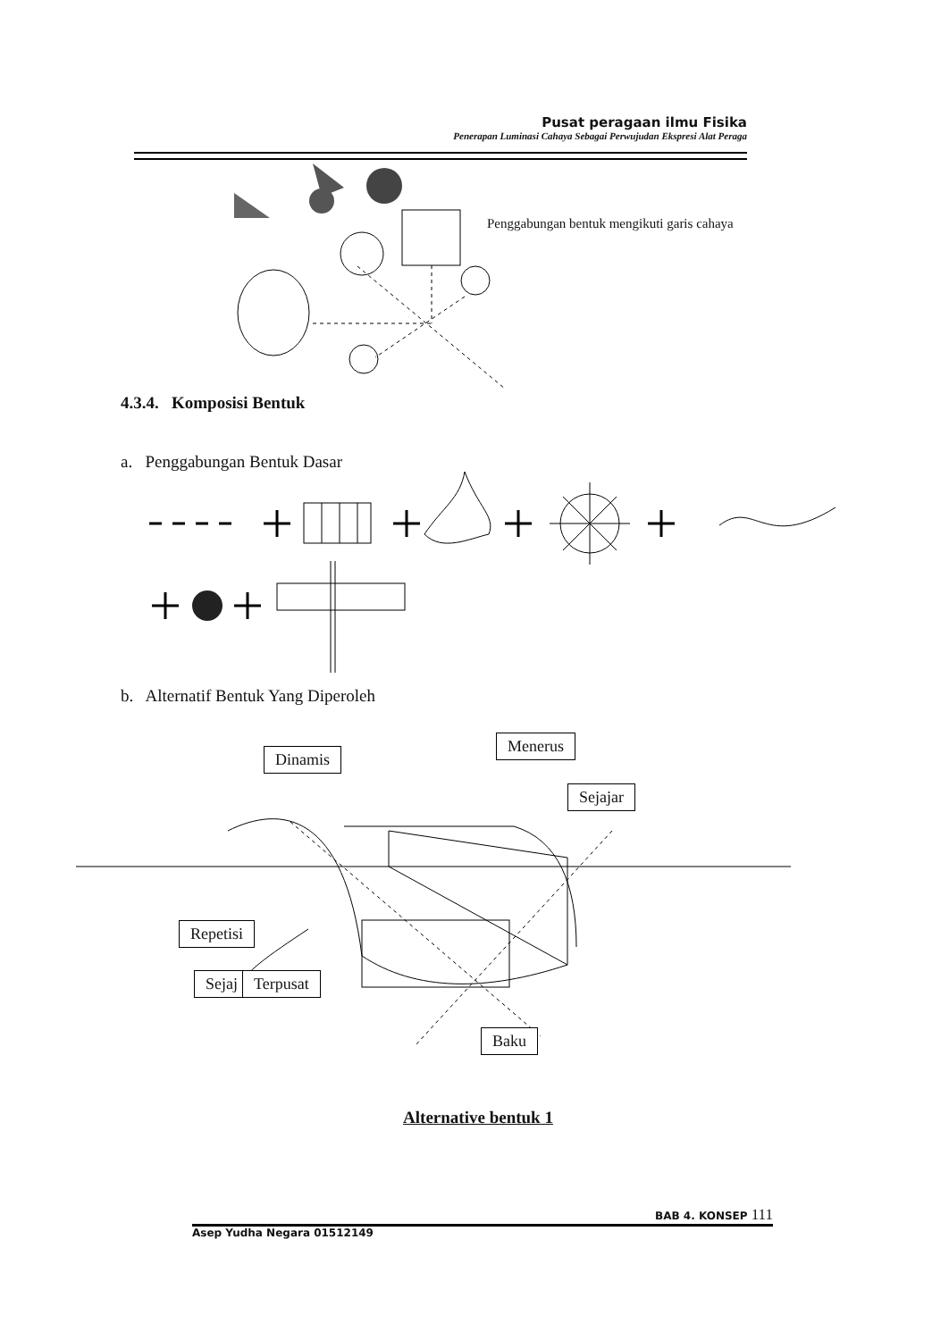Pusat peragaan ilmu Fisika
Penerapan Luminasi Cahaya Sebagai Perwujudan Ekspresi Alat Peraga
Penggabungan bentuk mengikuti garis cahaya
4.3.4. Komposisi Bentuk
a. Penggabungan Bentuk Dasar
b. Alternatif Bentuk Yang Diperoleh
Dinamis
Menerus
Sejajar
Repetisi
Sejaj Terpusat
Baku
Alternative bentuk 1
BAB 4. KONSEP 111
Asep Yudha Negara 01512149